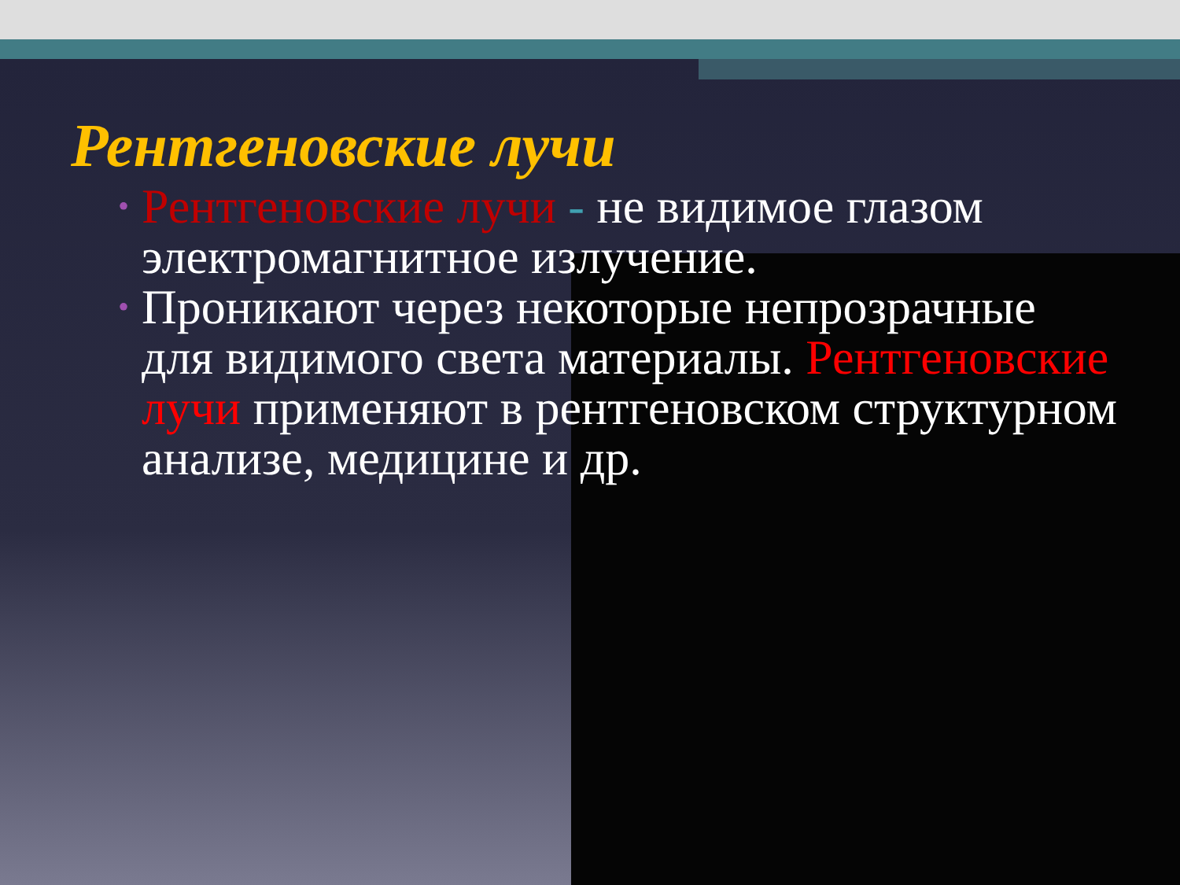Рентгеновские лучи
• Рентгеновские лучи - не видимое глазом электромагнитное излучение.
• Проникают через некоторые непрозрачные для видимого света материалы. Рентгеновские лучи применяют в рентгеновском структурном анализе, медицине и др.